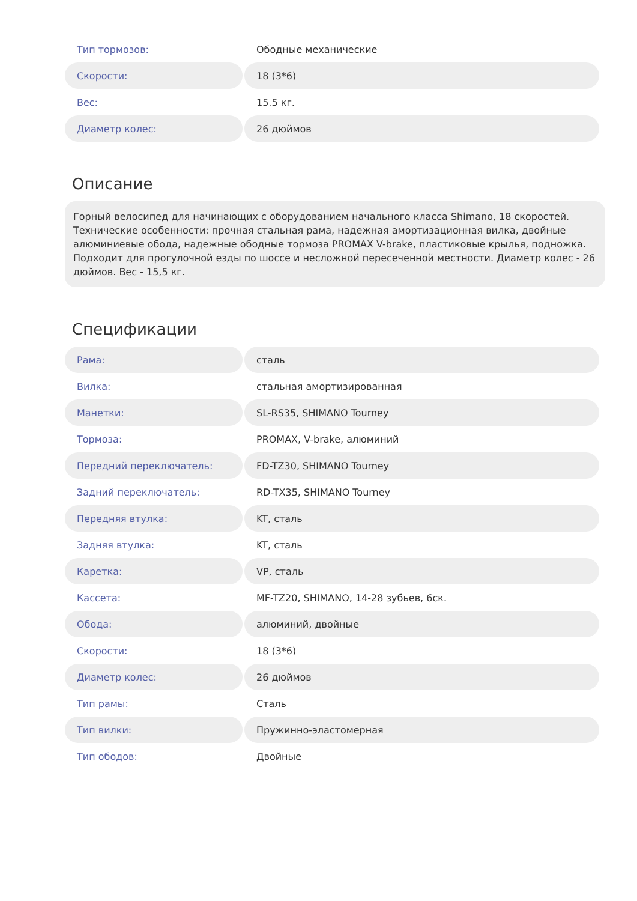| Тип тормозов: | Ободные механические |
| Скорости: | 18 (3*6) |
| Вес: | 15.5 кг. |
| Диаметр колес: | 26 дюймов |
Описание
Горный велосипед для начинающих с оборудованием начального класса Shimano, 18 скоростей. Технические особенности: прочная стальная рама, надежная амортизационная вилка, двойные алюминиевые обода, надежные ободные тормоза PROMAX V-brake, пластиковые крылья, подножка. Подходит для прогулочной езды по шоссе и несложной пересеченной местности. Диаметр колес - 26 дюймов. Вес - 15,5 кг.
Спецификации
| Рама: | сталь |
| Вилка: | стальная амортизированная |
| Манетки: | SL-RS35, SHIMANO Tourney |
| Тормоза: | PROMAX, V-brake, алюминий |
| Передний переключатель: | FD-TZ30, SHIMANO Tourney |
| Задний переключатель: | RD-TX35, SHIMANO Tourney |
| Передняя втулка: | KT, сталь |
| Задняя втулка: | KT, сталь |
| Каретка: | VP, сталь |
| Кассета: | MF-TZ20, SHIMANO, 14-28 зубьев, 6ск. |
| Обода: | алюминий, двойные |
| Скорости: | 18 (3*6) |
| Диаметр колес: | 26 дюймов |
| Тип рамы: | Сталь |
| Тип вилки: | Пружинно-эластомерная |
| Тип ободов: | Двойные |